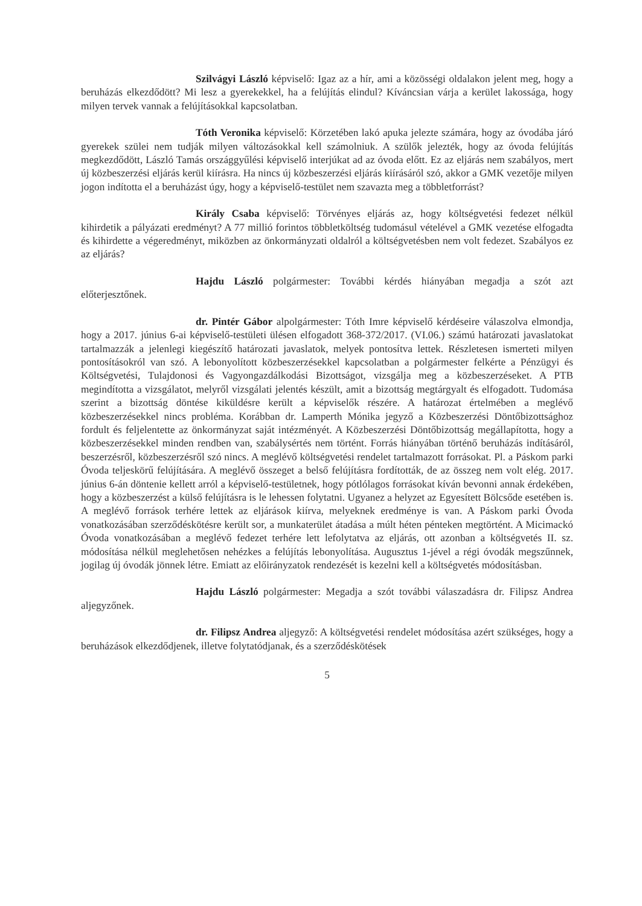Szilvágyi László képviselő: Igaz az a hír, ami a közösségi oldalakon jelent meg, hogy a beruházás elkezdődött? Mi lesz a gyerekekkel, ha a felújítás elindul? Kíváncsian várja a kerület lakossága, hogy milyen tervek vannak a felújításokkal kapcsolatban.
Tóth Veronika képviselő: Körzetében lakó apuka jelezte számára, hogy az óvodába járó gyerekek szülei nem tudják milyen változásokkal kell számolniuk. A szülők jelezték, hogy az óvoda felújítás megkezdődött, László Tamás országgyűlési képviselő interjúkat ad az óvoda előtt. Ez az eljárás nem szabályos, mert új közbeszerzési eljárás kerül kiírásra. Ha nincs új közbeszerzési eljárás kiírásáról szó, akkor a GMK vezetője milyen jogon indította el a beruházást úgy, hogy a képviselő-testület nem szavazta meg a többletforrást?
Király Csaba képviselő: Törvényes eljárás az, hogy költségvetési fedezet nélkül kihirdetik a pályázati eredményt? A 77 millió forintos többletköltség tudomásul vételével a GMK vezetése elfogadta és kihirdette a végeredményt, miközben az önkormányzati oldalról a költségvetésben nem volt fedezet. Szabályos ez az eljárás?
Hajdu László polgármester: További kérdés hiányában megadja a szót azt előterjesztőnek.
dr. Pintér Gábor alpolgármester: Tóth Imre képviselő kérdéseire válaszolva elmondja, hogy a 2017. június 6-ai képviselő-testületi ülésen elfogadott 368-372/2017. (VI.06.) számú határozati javaslatokat tartalmazzák a jelenlegi kiegészítő határozati javaslatok, melyek pontosítva lettek. Részletesen ismerteti milyen pontosításokról van szó. A lebonyolított közbeszerzésekkel kapcsolatban a polgármester felkérte a Pénzügyi és Költségvetési, Tulajdonosi és Vagyongazdálkodási Bizottságot, vizsgálja meg a közbeszerzéseket. A PTB megindította a vizsgálatot, melyről vizsgálati jelentés készült, amit a bizottság megtárgyalt és elfogadott. Tudomása szerint a bizottság döntése kiküldésre került a képviselők részére. A határozat értelmében a meglévő közbeszerzésekkel nincs probléma. Korábban dr. Lamperth Mónika jegyző a Közbeszerzési Döntőbizottsághoz fordult és feljelentette az önkormányzat saját intézményét. A Közbeszerzési Döntőbizottság megállapította, hogy a közbeszerzésekkel minden rendben van, szabálysértés nem történt. Forrás hiányában történő beruházás indításáról, beszerzésről, közbeszerzésről szó nincs. A meglévő költségvetési rendelet tartalmazott forrásokat. Pl. a Páskom parki Óvoda teljeskörű felújítására. A meglévő összeget a belső felújításra fordították, de az összeg nem volt elég. 2017. június 6-án döntenie kellett arról a képviselő-testületnek, hogy pótlólagos forrásokat kíván bevonni annak érdekében, hogy a közbeszerzést a külső felújításra is le lehessen folytatni. Ugyanez a helyzet az Egyesített Bölcsőde esetében is. A meglévő források terhére lettek az eljárások kiírva, melyeknek eredménye is van. A Páskom parki Óvoda vonatkozásában szerződéskötésre került sor, a munkaterület átadása a múlt héten pénteken megtörtént. A Micimackó Óvoda vonatkozásában a meglévő fedezet terhére lett lefolytatva az eljárás, ott azonban a költségvetés II. sz. módosítása nélkül meglehetősen nehézkes a felújítás lebonyolítása. Augusztus 1-jével a régi óvodák megszűnnek, jogilag új óvodák jönnek létre. Emiatt az előirányzatok rendezését is kezelni kell a költségvetés módosításban.
Hajdu László polgármester: Megadja a szót további válaszadásra dr. Filipsz Andrea aljegyzőnek.
dr. Filipsz Andrea aljegyző: A költségvetési rendelet módosítása azért szükséges, hogy a beruházások elkezdődjenek, illetve folytatódjanak, és a szerződéskötések
5